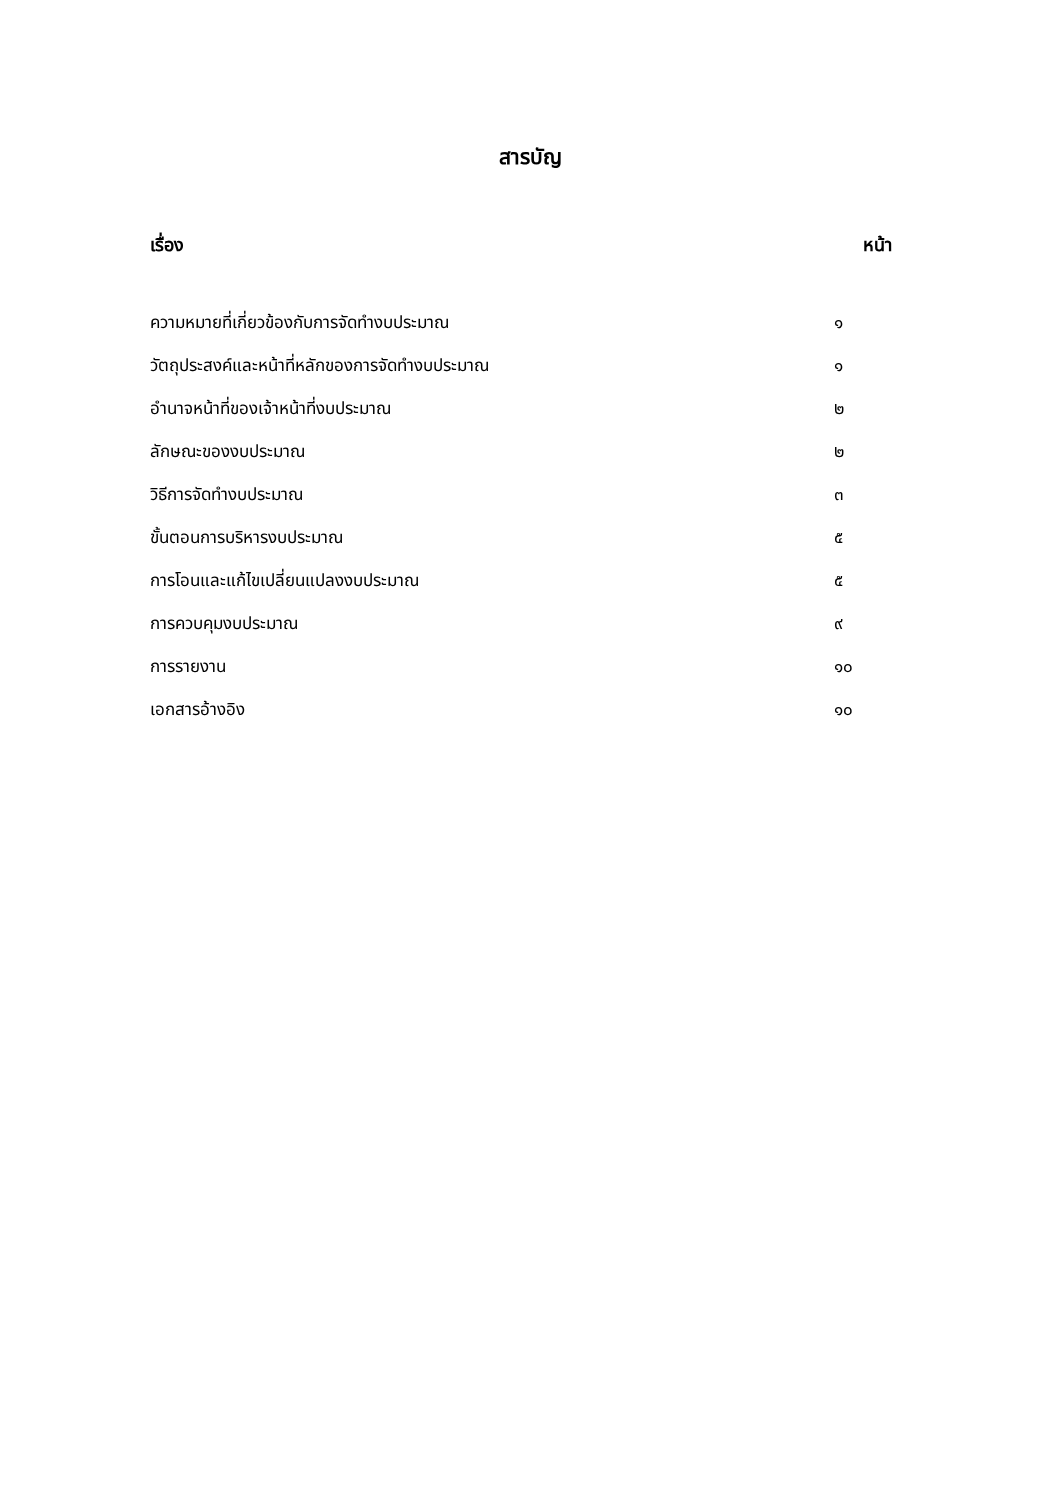สารบัญ
| เรื่อง | หน้า |
| --- | --- |
| ความหมายที่เกี่ยวข้องกับการจัดทำงบประมาณ | ๑ |
| วัตถุประสงค์และหน้าที่หลักของการจัดทำงบประมาณ | ๑ |
| อำนาจหน้าที่ของเจ้าหน้าที่งบประมาณ | ๒ |
| ลักษณะของงบประมาณ | ๒ |
| วิธีการจัดทำงบประมาณ | ๓ |
| ขั้นตอนการบริหารงบประมาณ | ๕ |
| การโอนและแก้ไขเปลี่ยนแปลงงบประมาณ | ๕ |
| การควบคุมงบประมาณ | ๙ |
| การรายงาน | ๑๐ |
| เอกสารอ้างอิง | ๑๐ |